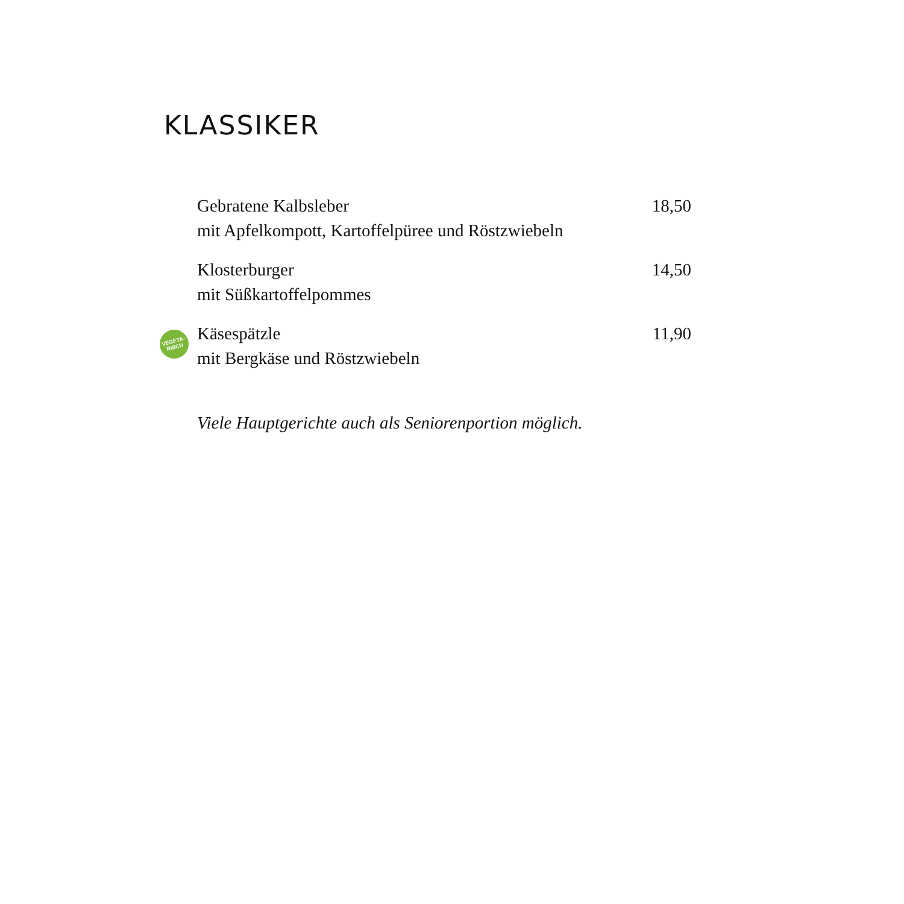KLASSIKER
Gebratene Kalbsleber 18,50
mit Apfelkompott, Kartoffelpüree und Röstzwiebeln
Klosterburger 14,50
mit Süßkartoffelpommes
VEGETA-
RISCH
Käsespätzle 11,90
mit Bergkäse und Röstzwiebeln
Viele Hauptgerichte auch als Seniorenportion möglich.